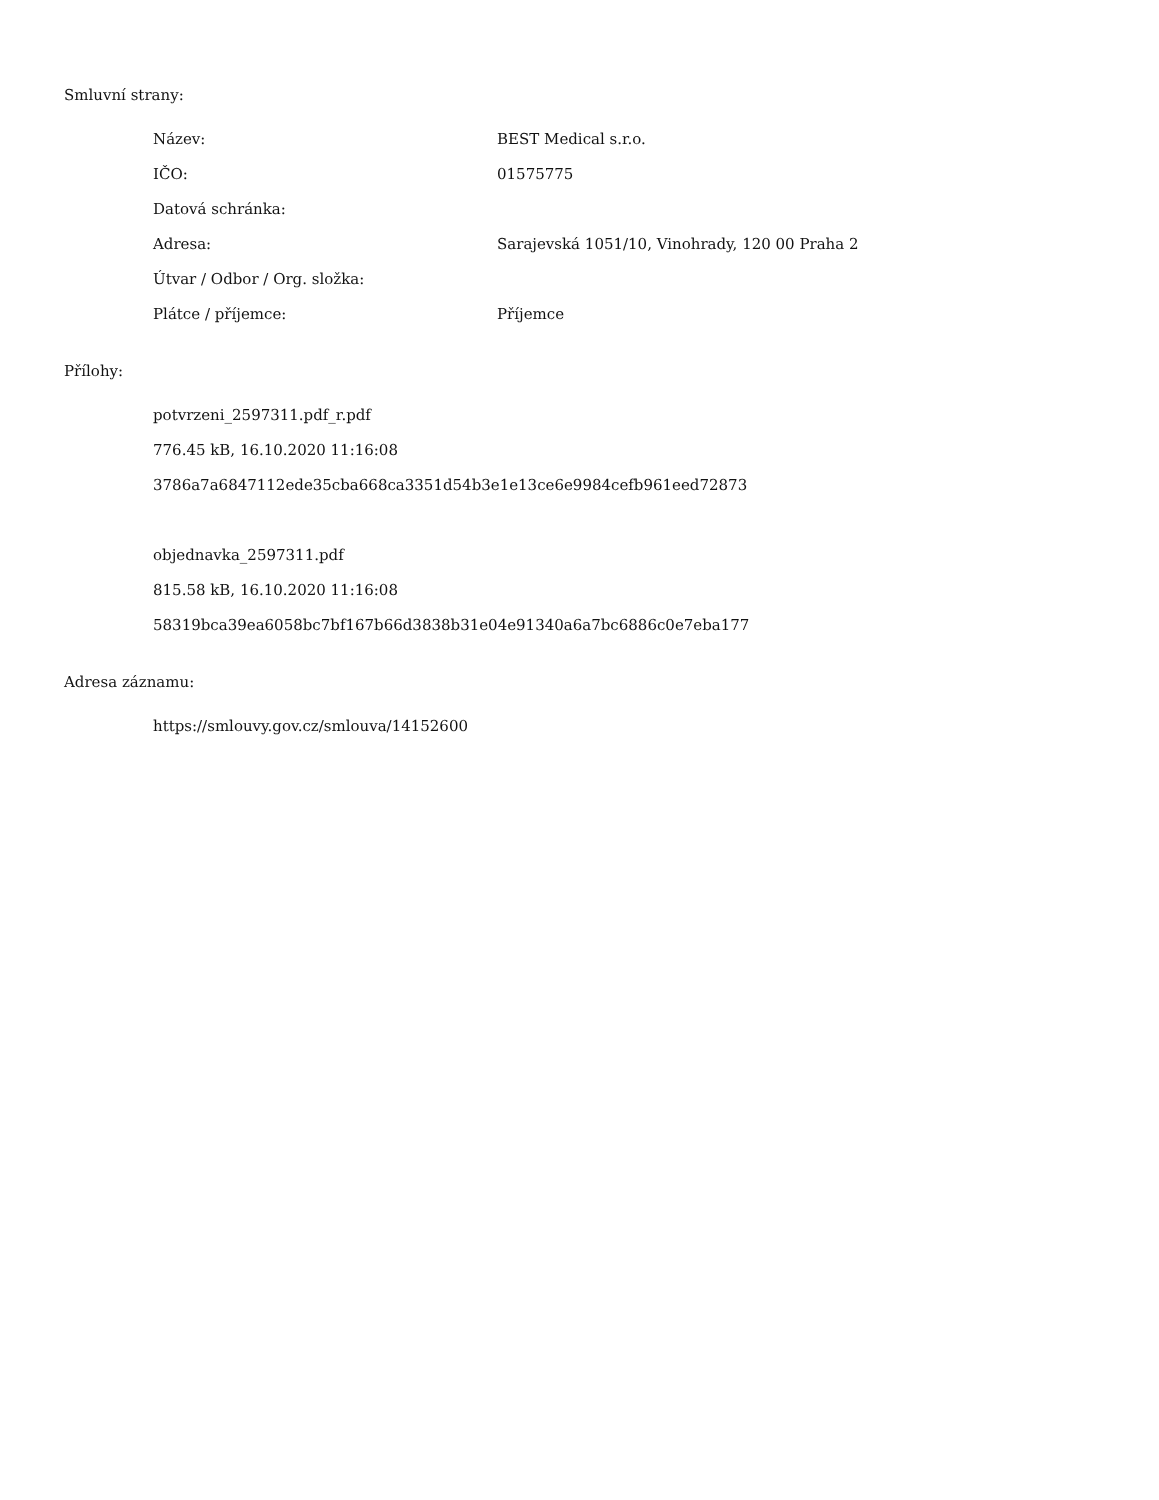Smluvní strany:
| Název: | BEST Medical s.r.o. |
| IČO: | 01575775 |
| Datová schránka: | |
| Adresa: | Sarajevská 1051/10, Vinohrady, 120 00 Praha 2 |
| Útvar / Odbor / Org. složka: | |
| Plátce / příjemce: | Příjemce |
Přílohy:
potvrzeni_2597311.pdf_r.pdf
776.45 kB, 16.10.2020 11:16:08
3786a7a6847112ede35cba668ca3351d54b3e1e13ce6e9984cefb961eed72873
objednavka_2597311.pdf
815.58 kB, 16.10.2020 11:16:08
58319bca39ea6058bc7bf167b66d3838b31e04e91340a6a7bc6886c0e7eba177
Adresa záznamu:
https://smlouvy.gov.cz/smlouva/14152600